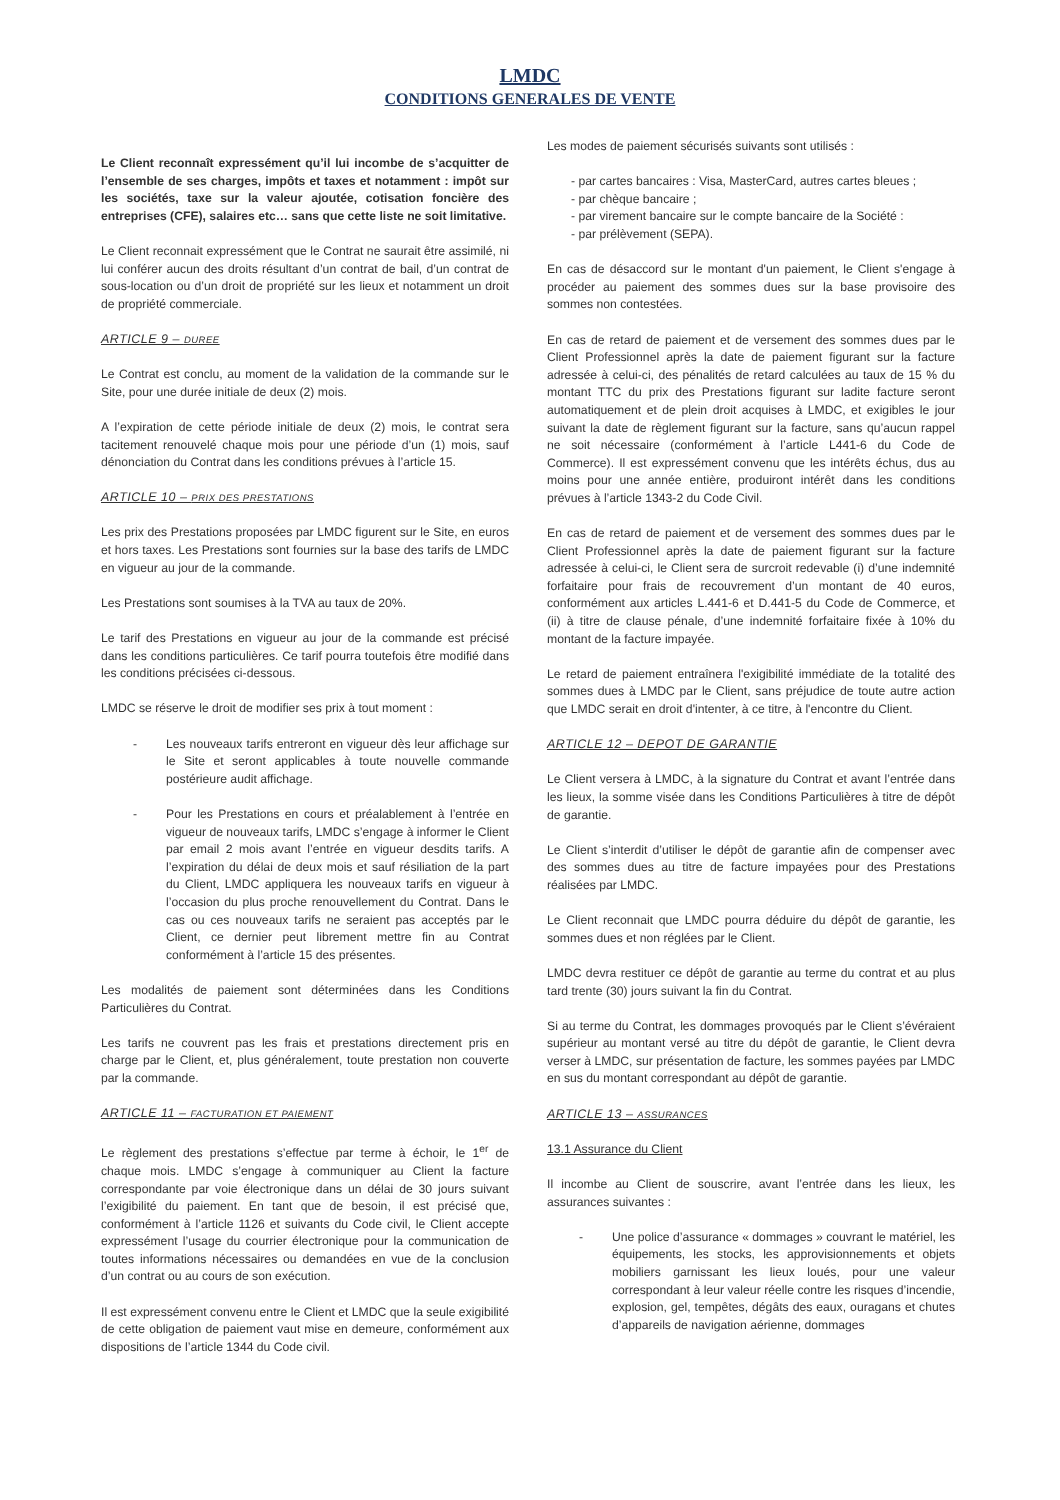LMDC
CONDITIONS GENERALES DE VENTE
Le Client reconnaît expressément qu’il lui incombe de s’acquitter de l’ensemble de ses charges, impôts et taxes et notamment : impôt sur les sociétés, taxe sur la valeur ajoutée, cotisation foncière des entreprises (CFE), salaires etc… sans que cette liste ne soit limitative.
Le Client reconnait expressément que le Contrat ne saurait être assimilé, ni lui conférer aucun des droits résultant d’un contrat de bail, d’un contrat de sous-location ou d’un droit de propriété sur les lieux et notamment un droit de propriété commerciale.
ARTICLE 9 – DUREE
Le Contrat est conclu, au moment de la validation de la commande sur le Site, pour une durée initiale de deux (2) mois.
A l’expiration de cette période initiale de deux (2) mois, le contrat sera tacitement renouvelé chaque mois pour une période d’un (1) mois, sauf dénonciation du Contrat dans les conditions prévues à l’article 15.
ARTICLE 10 – PRIX DES PRESTATIONS
Les prix des Prestations proposées par LMDC figurent sur le Site, en euros et hors taxes. Les Prestations sont fournies sur la base des tarifs de LMDC en vigueur au jour de la commande.
Les Prestations sont soumises à la TVA au taux de 20%.
Le tarif des Prestations en vigueur au jour de la commande est précisé dans les conditions particulières. Ce tarif pourra toutefois être modifié dans les conditions précisées ci-dessous.
LMDC se réserve le droit de modifier ses prix à tout moment :
- Les nouveaux tarifs entreront en vigueur dès leur affichage sur le Site et seront applicables à toute nouvelle commande postérieure audit affichage.
- Pour les Prestations en cours et préalablement à l’entrée en vigueur de nouveaux tarifs, LMDC s’engage à informer le Client par email 2 mois avant l’entrée en vigueur desdits tarifs. A l’expiration du délai de deux mois et sauf résiliation de la part du Client, LMDC appliquera les nouveaux tarifs en vigueur à l’occasion du plus proche renouvellement du Contrat. Dans le cas ou ces nouveaux tarifs ne seraient pas acceptés par le Client, ce dernier peut librement mettre fin au Contrat conformément à l’article 15 des présentes.
Les modalités de paiement sont déterminées dans les Conditions Particulières du Contrat.
Les tarifs ne couvrent pas les frais et prestations directement pris en charge par le Client, et, plus généralement, toute prestation non couverte par la commande.
ARTICLE 11 – FACTURATION ET PAIEMENT
Le règlement des prestations s’effectue par terme à échoir, le 1<sup>er</sup> de chaque mois. LMDC s’engage à communiquer au Client la facture correspondante par voie électronique dans un délai de 30 jours suivant l’exigibilité du paiement. En tant que de besoin, il est précisé que, conformément à l’article 1126 et suivants du Code civil, le Client accepte expressément l’usage du courrier électronique pour la communication de toutes informations nécessaires ou demandées en vue de la conclusion d’un contrat ou au cours de son exécution.
Il est expressément convenu entre le Client et LMDC que la seule exigibilité de cette obligation de paiement vaut mise en demeure, conformément aux dispositions de l’article 1344 du Code civil.
Les modes de paiement sécurisés suivants sont utilisés :
- par cartes bancaires : Visa, MasterCard, autres cartes bleues ;
- par chèque bancaire ;
- par virement bancaire sur le compte bancaire de la Société :
- par prélèvement (SEPA).
En cas de désaccord sur le montant d'un paiement, le Client s'engage à procéder au paiement des sommes dues sur la base provisoire des sommes non contestées.
En cas de retard de paiement et de versement des sommes dues par le Client Professionnel après la date de paiement figurant sur la facture adressée à celui-ci, des pénalités de retard calculées au taux de 15 % du montant TTC du prix des Prestations figurant sur ladite facture seront automatiquement et de plein droit acquises à LMDC, et exigibles le jour suivant la date de règlement figurant sur la facture, sans qu’aucun rappel ne soit nécessaire (conformément à l’article L441-6 du Code de Commerce). Il est expressément convenu que les intérêts échus, dus au moins pour une année entière, produiront intérêt dans les conditions prévues à l’article 1343-2 du Code Civil.
En cas de retard de paiement et de versement des sommes dues par le Client Professionnel après la date de paiement figurant sur la facture adressée à celui-ci, le Client sera de surcroit redevable (i) d’une indemnité forfaitaire pour frais de recouvrement d’un montant de 40 euros, conformément aux articles L.441-6 et D.441-5 du Code de Commerce, et (ii) à titre de clause pénale, d’une indemnité forfaitaire fixée à 10% du montant de la facture impayée.
Le retard de paiement entraînera l'exigibilité immédiate de la totalité des sommes dues à LMDC par le Client, sans préjudice de toute autre action que LMDC serait en droit d'intenter, à ce titre, à l'encontre du Client.
ARTICLE 12 – DEPOT DE GARANTIE
Le Client versera à LMDC, à la signature du Contrat et avant l’entrée dans les lieux, la somme visée dans les Conditions Particulières à titre de dépôt de garantie.
Le Client s’interdit d’utiliser le dépôt de garantie afin de compenser avec des sommes dues au titre de facture impayées pour des Prestations réalisées par LMDC.
Le Client reconnait que LMDC pourra déduire du dépôt de garantie, les sommes dues et non réglées par le Client.
LMDC devra restituer ce dépôt de garantie au terme du contrat et au plus tard trente (30) jours suivant la fin du Contrat.
Si au terme du Contrat, les dommages provoqués par le Client s’évéraient supérieur au montant versé au titre du dépôt de garantie, le Client devra verser à LMDC, sur présentation de facture, les sommes payées par LMDC en sus du montant correspondant au dépôt de garantie.
ARTICLE 13 – ASSURANCES
13.1 Assurance du Client
Il incombe au Client de souscrire, avant l’entrée dans les lieux, les assurances suivantes :
- Une police d’assurance « dommages » couvrant le matériel, les équipements, les stocks, les approvisionnements et objets mobiliers garnissant les lieux loués, pour une valeur correspondant à leur valeur réelle contre les risques d’incendie, explosion, gel, tempêtes, dégâts des eaux, ouragans et chutes d’appareils de navigation aérienne, dommages